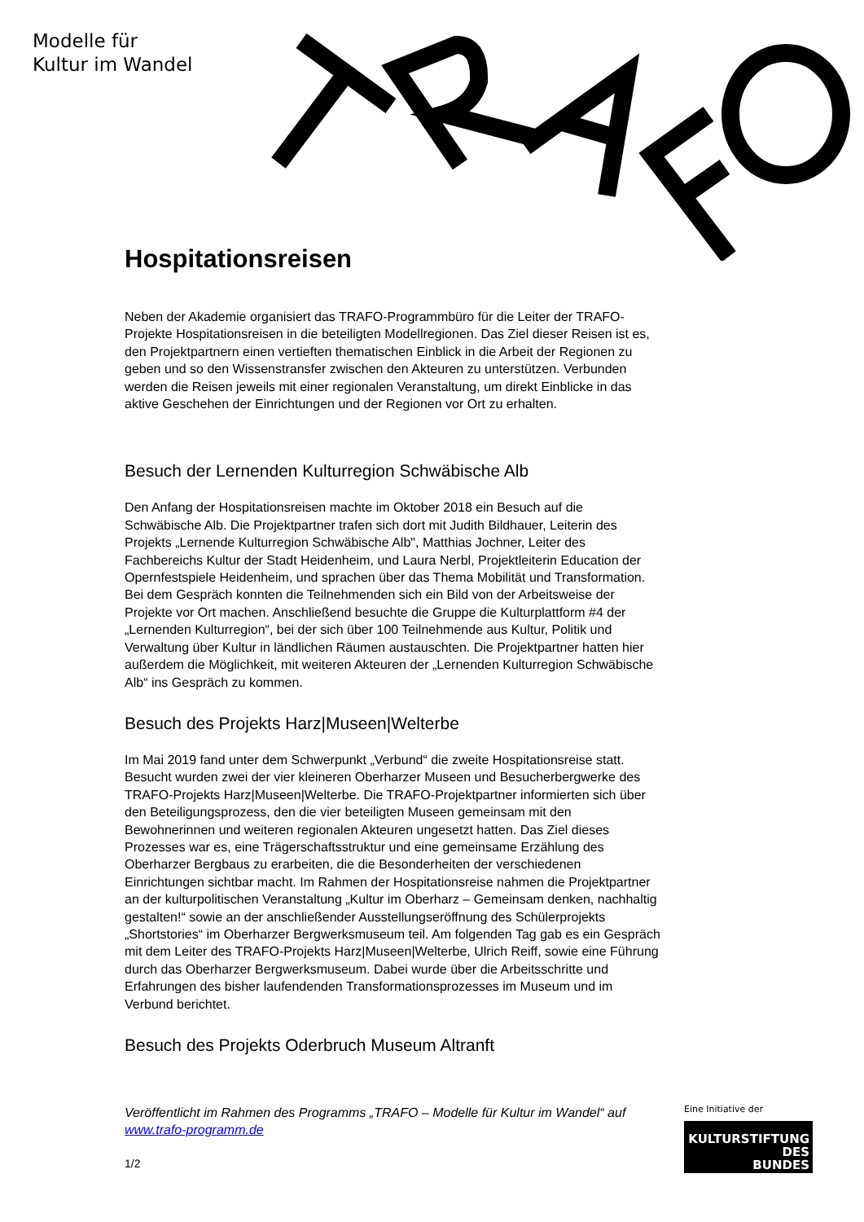Modelle für
Kultur im Wandel
Hospitationsreisen
Neben der Akademie organisiert das TRAFO-Programmbüro für die Leiter der TRAFO-Projekte Hospitationsreisen in die beteiligten Modellregionen. Das Ziel dieser Reisen ist es, den Projektpartnern einen vertieften thematischen Einblick in die Arbeit der Regionen zu geben und so den Wissenstransfer zwischen den Akteuren zu unterstützen. Verbunden werden die Reisen jeweils mit einer regionalen Veranstaltung, um direkt Einblicke in das aktive Geschehen der Einrichtungen und der Regionen vor Ort zu erhalten.
Besuch der Lernenden Kulturregion Schwäbische Alb
Den Anfang der Hospitationsreisen machte im Oktober 2018 ein Besuch auf die Schwäbische Alb. Die Projektpartner trafen sich dort mit Judith Bildhauer, Leiterin des Projekts „Lernende Kulturregion Schwäbische Alb", Matthias Jochner, Leiter des Fachbereichs Kultur der Stadt Heidenheim, und Laura Nerbl, Projektleiterin Education der Opernfestspiele Heidenheim, und sprachen über das Thema Mobilität und Transformation. Bei dem Gespräch konnten die Teilnehmenden sich ein Bild von der Arbeitsweise der Projekte vor Ort machen. Anschließend besuchte die Gruppe die Kulturplattform #4 der „Lernenden Kulturregion“, bei der sich über 100 Teilnehmende aus Kultur, Politik und Verwaltung über Kultur in ländlichen Räumen austauschten. Die Projektpartner hatten hier außerdem die Möglichkeit, mit weiteren Akteuren der „Lernenden Kulturregion Schwäbische Alb“ ins Gespräch zu kommen.
Besuch des Projekts Harz|Museen|Welterbe
Im Mai 2019 fand unter dem Schwerpunkt „Verbund“ die zweite Hospitationsreise statt. Besucht wurden zwei der vier kleineren Oberharzer Museen und Besucherbergwerke des TRAFO-Projekts Harz|Museen|Welterbe. Die TRAFO-Projektpartner informierten sich über den Beteiligungsprozess, den die vier beteiligten Museen gemeinsam mit den Bewohnerinnen und weiteren regionalen Akteuren ungesetzt hatten. Das Ziel dieses Prozesses war es, eine Trägerschaftsstruktur und eine gemeinsame Erzählung des Oberharzer Bergbaus zu erarbeiten, die die Besonderheiten der verschiedenen Einrichtungen sichtbar macht. Im Rahmen der Hospitationsreise nahmen die Projektpartner an der kulturpolitischen Veranstaltung „Kultur im Oberharz – Gemeinsam denken, nachhaltig gestalten!“ sowie an der anschließender Ausstellungseröffnung des Schülerprojekts „Shortstories“ im Oberharzer Bergwerksmuseum teil. Am folgenden Tag gab es ein Gespräch mit dem Leiter des TRAFO-Projekts Harz|Museen|Welterbe, Ulrich Reiff, sowie eine Führung durch das Oberharzer Bergwerksmuseum. Dabei wurde über die Arbeitsschritte und Erfahrungen des bisher laufendenden Transformationsprozesses im Museum und im Verbund berichtet.
Besuch des Projekts Oderbruch Museum Altranft
Veröffentlicht im Rahmen des Programms „TRAFO – Modelle für Kultur im Wandel“ auf www.trafo-programm.de
1/2
Eine Initiative der
KULTURSTIFTUNG
DES
BUNDES